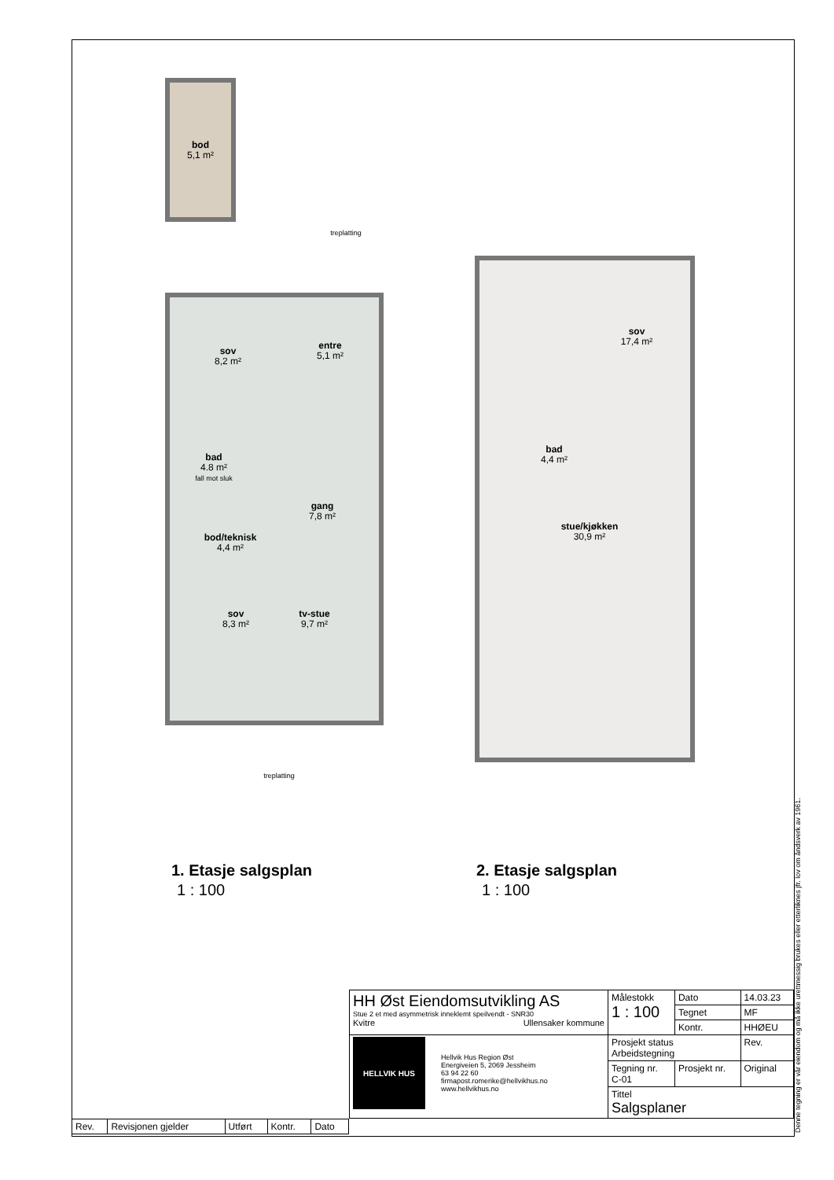bod
5,1 m²
treplatting
sov
8,2 m²
entre
5,1 m²
bad
4.8 m²
fall mot sluk
gang
7,8 m²
bod/teknisk
4,4 m²
sov
8,3 m²
tv-stue
9,7 m²
treplatting
sov
17,4 m²
bad
4,4 m²
stue/kjøkken
30,9 m²
1. Etasje salgsplan
1 : 100
2. Etasje salgsplan
1 : 100
| HH Øst Eiendomsutvikling AS Stue 2 et med asymmetrisk inneklemt speilvendt - SNR30 Kvitre Ullensaker kommune | Målestokk 1 : 100 | | Dato | 14.03.23 |
| | | | Tegnet | MF |
| | | | Kontr. | HHØEU |
| HELLVIK HUS Hellvik Hus Region Øst Energiveien 5, 2069 Jessheim 63 94 22 60 firmapost.romerike@hellvikhus.no www.hellvikhus.no | Prosjekt status Arbeidstegning | | | Rev. |
| | Tegning nr. C-01 | Prosjekt nr. | | Original |
| | Tittel Salgsplaner | | | |
| Rev. | Revisjonen gjelder | Utført | Kontr. | Dato |
Denne tegning er vår eiendom og må ikke urettmessig brukes eller etterliknes jfr. lov om åndsverk av 1961.